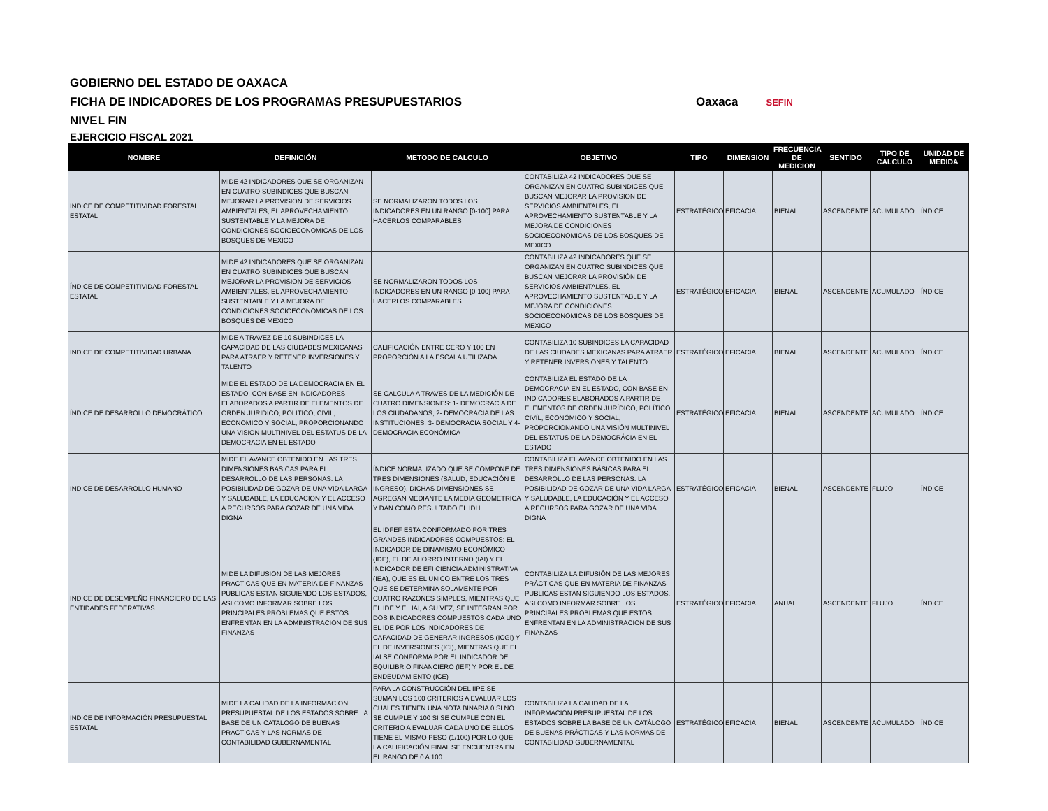GOBIERNO DEL ESTADO DE OAXACA
FICHA DE INDICADORES DE LOS PROGRAMAS PRESUPUESTARIOS
NIVEL FIN
EJERCICIO FISCAL 2021
Oaxaca SEFIN
| NOMBRE | DEFINICIÓN | METODO DE CALCULO | OBJETIVO | TIPO | DIMENSION | FRECUENCIA DE MEDICION | SENTIDO | TIPO DE CALCULO | UNIDAD DE MEDIDA |
| --- | --- | --- | --- | --- | --- | --- | --- | --- | --- |
| INDICE DE COMPETITIVIDAD FORESTAL ESTATAL | MIDE 42 INDICADORES QUE SE ORGANIZAN EN CUATRO SUBINDICES QUE BUSCAN MEJORAR LA PROVISION DE SERVICIOS AMBIENTALES, EL APROVECHAMIENTO SUSTENTABLE Y LA MEJORA DE CONDICIONES SOCIOECONOMICAS DE LOS BOSQUES DE MEXICO | SE NORMALIZARON TODOS LOS INDICADORES EN UN RANGO [0-100] PARA HACERLOS COMPARABLES | CONTABILIZA 42 INDICADORES QUE SE ORGANIZAN EN CUATRO SUBINDICES QUE BUSCAN MEJORAR LA PROVISION DE SERVICIOS AMBIENTALES, EL APROVECHAMIENTO SUSTENTABLE Y LA MEJORA DE CONDICIONES SOCIOECONOMICAS DE LOS BOSQUES DE MEXICO | ESTRATÉGICO | EFICACIA | BIENAL | ASCENDENTE | ACUMULADO | ÍNDICE |
| ÍNDICE DE COMPETITIVIDAD FORESTAL ESTATAL | MIDE 42 INDICADORES QUE SE ORGANIZAN EN CUATRO SUBINDICES QUE BUSCAN MEJORAR LA PROVISION DE SERVICIOS AMBIENTALES, EL APROVECHAMIENTO SUSTENTABLE Y LA MEJORA DE CONDICIONES SOCIOECONOMICAS DE LOS BOSQUES DE MEXICO | SE NORMALIZARON TODOS LOS INDICADORES EN UN RANGO [0-100] PARA HACERLOS COMPARABLES | CONTABILIZA 42 INDICADORES QUE SE ORGANIZAN EN CUATRO SUBINDICES QUE BUSCAN MEJORAR LA PROVISIÓN DE SERVICIOS AMBIENTALES, EL APROVECHAMIENTO SUSTENTABLE Y LA MEJORA DE CONDICIONES SOCIOECONOMICAS DE LOS BOSQUES DE MEXICO | ESTRATÉGICO | EFICACIA | BIENAL | ASCENDENTE | ACUMULADO | ÍNDICE |
| INDICE DE COMPETITIVIDAD URBANA | MIDE A TRAVEZ DE 10 SUBINDICES LA CAPACIDAD DE LAS CIUDADES MEXICANAS PARA ATRAER Y RETENER INVERSIONES Y TALENTO | CALIFICACIÓN ENTRE CERO Y 100 EN PROPORCIÓN A LA ESCALA UTILIZADA | CONTABILIZA 10 SUBINDICES LA CAPACIDAD DE LAS CIUDADES MEXICANAS PARA ATRAER Y RETENER INVERSIONES Y TALENTO | ESTRATÉGICO | EFICACIA | BIENAL | ASCENDENTE | ACUMULADO | ÍNDICE |
| ÍNDICE DE DESARROLLO DEMOCRÁTICO | MIDE EL ESTADO DE LA DEMOCRACIA EN EL ESTADO, CON BASE EN INDICADORES ELABORADOS A PARTIR DE ELEMENTOS DE ORDEN JURIDICO, POLITICO, CIVIL, ECONOMICO Y SOCIAL, PROPORCIONANDO UNA VISION MULTINIVEL DEL ESTATUS DE LA DEMOCRACIA EN EL ESTADO | SE CALCULA A TRAVES DE LA MEDICIÓN DE CUATRO DIMENSIONES: 1- DEMOCRACIA DE LOS CIUDADANOS, 2- DEMOCRACIA DE LAS INSTITUCIONES, 3- DEMOCRACIA SOCIAL Y 4- DEMOCRACIA ECONÓMICA | CONTABILIZA EL ESTADO DE LA DEMOCRACIA EN EL ESTADO, CON BASE EN INDICADORES ELABORADOS A PARTIR DE ELEMENTOS DE ORDEN JURÍDICO, POLÍTICO, CIVÍL, ECONÓMICO Y SOCIAL, PROPORCIONANDO UNA VISIÓN MULTINIVEL DEL ESTATUS DE LA DEMOCRÁCIA EN EL ESTADO | ESTRATÉGICO | EFICACIA | BIENAL | ASCENDENTE | ACUMULADO | ÍNDICE |
| INDICE DE DESARROLLO HUMANO | MIDE EL AVANCE OBTENIDO EN LAS TRES DIMENSIONES BASICAS PARA EL DESARROLLO DE LAS PERSONAS: LA POSIBILIDAD DE GOZAR DE UNA VIDA LARGA Y SALUDABLE, LA EDUCACION Y EL ACCESO A RECURSOS PARA GOZAR DE UNA VIDA DIGNA | ÍNDICE NORMALIZADO QUE SE COMPONE DE TRES DIMENSIONES (SALUD, EDUCACIÓN E INGRESO), DICHAS DIMENSIONES SE AGREGAN MEDIANTE LA MEDIA GEOMETRICA Y DAN COMO RESULTADO EL IDH | CONTABILIZA EL AVANCE OBTENIDO EN LAS TRES DIMENSIONES BÁSICAS PARA EL DESARROLLO DE LAS PERSONAS: LA POSIBILIDAD DE GOZAR DE UNA VIDA LARGA Y SALUDABLE, LA EDUCACIÓN Y EL ACCESO A RECURSOS PARA GOZAR DE UNA VIDA DIGNA | ESTRATÉGICO | EFICACIA | BIENAL | ASCENDENTE | FLUJO | ÍNDICE |
| INDICE DE DESEMPEÑO FINANCIERO DE LAS ENTIDADES FEDERATIVAS | MIDE LA DIFUSION DE LAS MEJORES PRACTICAS QUE EN MATERIA DE FINANZAS PUBLICAS ESTAN SIGUIENDO LOS ESTADOS, ASI COMO INFORMAR SOBRE LOS PRINCIPALES PROBLEMAS QUE ESTOS ENFRENTAN EN LA ADMINISTRACION DE SUS FINANZAS | EL IDFEF ESTA CONFORMADO POR TRES GRANDES INDICADORES COMPUESTOS: EL INDICADOR DE DINAMISMO ECONÓMICO (IDE), EL DE AHORRO INTERNO (IAI) Y EL INDICADOR DE EFI CIENCIA ADMINISTRATIVA (IEA), QUE ES EL UNICO ENTRE LOS TRES QUE SE DETERMINA SOLAMENTE POR CUATRO RAZONES SIMPLES, MIENTRAS QUE EL IDE Y EL IAI, A SU VEZ, SE INTEGRAN POR DOS INDICADORES COMPUESTOS CADA UNO EL IDE POR LOS INDICADORES DE CAPACIDAD DE GENERAR INGRESOS (ICGI) Y EL DE INVERSIONES (ICI), MIENTRAS QUE EL IAI SE CONFORMA POR EL INDICADOR DE EQUILIBRIO FINANCIERO (IEF) Y POR EL DE ENDEUDAMIENTO (ICE) | CONTABILIZA LA DIFUSIÓN DE LAS MEJORES PRÁCTICAS QUE EN MATERIA DE FINANZAS PUBLICAS ESTAN SIGUIENDO LOS ESTADOS, ASI COMO INFORMAR SOBRE LOS PRINCIPALES PROBLEMAS QUE ESTOS ENFRENTAN EN LA ADMINISTRACION DE SUS FINANZAS | ESTRATÉGICO | EFICACIA | ANUAL | ASCENDENTE | FLUJO | ÍNDICE |
| INDICE DE INFORMACIÓN PRESUPUESTAL ESTATAL | MIDE LA CALIDAD DE LA INFORMACION PRESUPUESTAL DE LOS ESTADOS SOBRE LA BASE DE UN CATALOGO DE BUENAS PRACTICAS Y LAS NORMAS DE CONTABILIDAD GUBERNAMENTAL | PARA LA CONSTRUCCIÓN DEL IIPE SE SUMAN LOS 100 CRITERIOS A EVALUAR LOS CUALES TIENEN UNA NOTA BINARIA 0 SI NO SE CUMPLE Y 100 SI SE CUMPLE CON EL CRITERIO A EVALUAR CADA UNO DE ELLOS TIENE EL MISMO PESO (1/100) POR LO QUE LA CALIFICACIÓN FINAL SE ENCUENTRA EN EL RANGO DE 0 A 100 | CONTABILIZA LA CALIDAD DE LA INFORMACIÓN PRESUPUESTAL DE LOS ESTADOS SOBRE LA BASE DE UN CATÁLOGO DE BUENAS PRÁCTICAS Y LAS NORMAS DE CONTABILIDAD GUBERNAMENTAL | ESTRATÉGICO | EFICACIA | BIENAL | ASCENDENTE | ACUMULADO | ÍNDICE |